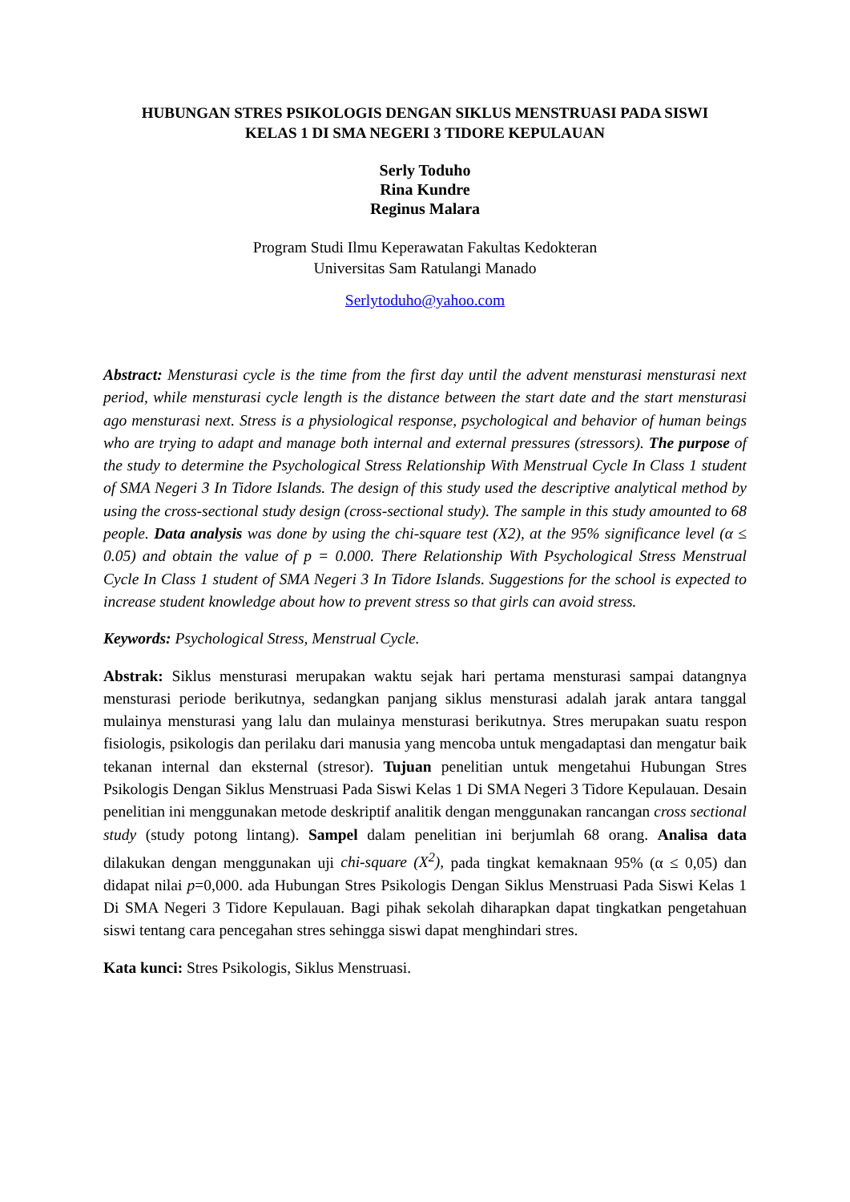HUBUNGAN STRES PSIKOLOGIS DENGAN SIKLUS MENSTRUASI PADA SISWI
KELAS 1 DI SMA NEGERI 3 TIDORE KEPULAUAN
Serly Toduho
Rina Kundre
Reginus Malara
Program Studi Ilmu Keperawatan Fakultas Kedokteran
Universitas Sam Ratulangi Manado
Serlytoduho@yahoo.com
Abstract: Mensturasi cycle is the time from the first day until the advent mensturasi mensturasi next period, while mensturasi cycle length is the distance between the start date and the start mensturasi ago mensturasi next. Stress is a physiological response, psychological and behavior of human beings who are trying to adapt and manage both internal and external pressures (stressors). The purpose of the study to determine the Psychological Stress Relationship With Menstrual Cycle In Class 1 student of SMA Negeri 3 In Tidore Islands. The design of this study used the descriptive analytical method by using the cross-sectional study design (cross-sectional study). The sample in this study amounted to 68 people. Data analysis was done by using the chi-square test (X2), at the 95% significance level (α ≤ 0.05) and obtain the value of p = 0.000. There Relationship With Psychological Stress Menstrual Cycle In Class 1 student of SMA Negeri 3 In Tidore Islands. Suggestions for the school is expected to increase student knowledge about how to prevent stress so that girls can avoid stress.
Keywords: Psychological Stress, Menstrual Cycle.
Abstrak: Siklus mensturasi merupakan waktu sejak hari pertama mensturasi sampai datangnya mensturasi periode berikutnya, sedangkan panjang siklus mensturasi adalah jarak antara tanggal mulainya mensturasi yang lalu dan mulainya mensturasi berikutnya. Stres merupakan suatu respon fisiologis, psikologis dan perilaku dari manusia yang mencoba untuk mengadaptasi dan mengatur baik tekanan internal dan eksternal (stresor). Tujuan penelitian untuk mengetahui Hubungan Stres Psikologis Dengan Siklus Menstruasi Pada Siswi Kelas 1 Di SMA Negeri 3 Tidore Kepulauan. Desain penelitian ini menggunakan metode deskriptif analitik dengan menggunakan rancangan cross sectional study (study potong lintang). Sampel dalam penelitian ini berjumlah 68 orang. Analisa data dilakukan dengan menggunakan uji chi-square (X<sup>2</sup>), pada tingkat kemaknaan 95% (α ≤ 0,05) dan didapat nilai p=0,000. ada Hubungan Stres Psikologis Dengan Siklus Menstruasi Pada Siswi Kelas 1 Di SMA Negeri 3 Tidore Kepulauan. Bagi pihak sekolah diharapkan dapat tingkatkan pengetahuan siswi tentang cara pencegahan stres sehingga siswi dapat menghindari stres.
Kata kunci: Stres Psikologis, Siklus Menstruasi.